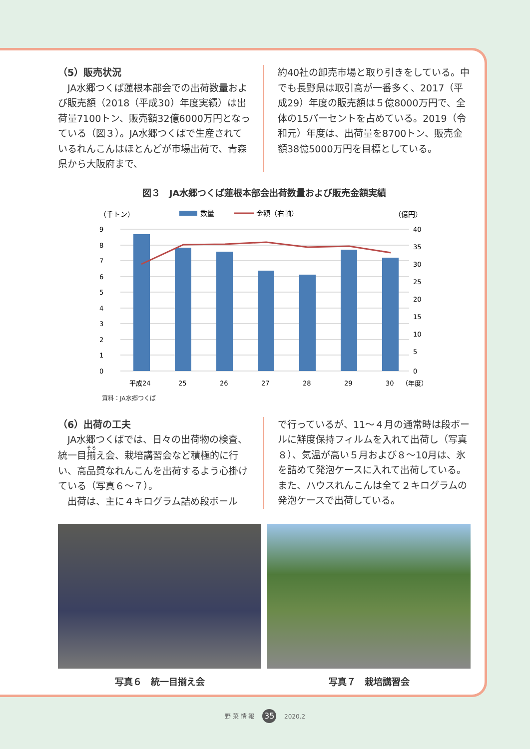（5）販売状況
　JA水郷つくば蓮根本部会での出荷数量および販売額（2018（平成30）年度実績）は出荷量7100トン、販売額32億6000万円となっている（図３）。JA水郷つくばで生産されているれんこんはほとんどが市場出荷で、青森県から大阪府まで、
約40社の卸売市場と取り引きをしている。中でも長野県は取引高が一番多く、2017（平成29）年度の販売額は５億8000万円で、全体の15パーセントを占めている。2019（令和元）年度は、出荷量を8700トン、販売金額38億5000万円を目標としている。
図３　JA水郷つくば蓮根本部会出荷数量および販売金額実績
（千トン）
数量
金額（右軸）
（億円）
9
8
7
6
5
4
3
2
1
0
40
35
30
25
20
15
10
5
0
平成24
25
26
27
28
29
30
（年度）
資料：JA水郷つくば
（6）出荷の工夫
　JA水郷つくばでは、日々の出荷物の検査、統一目揃え会、栽培講習会など積極的に行い、高品質なれんこんを出荷するよう心掛けている（写真６～７）。
　出荷は、主に４キログラム詰め段ボール
で行っているが、11～４月の通常時は段ボールに鮮度保持フィルムを入れて出荷し（写真８）、気温が高い５月および８～10月は、氷を詰めて発泡ケースに入れて出荷している。また、ハウスれんこんは全て２キログラムの発泡ケースで出荷している。
写真６　統一目揃え会 写真７　栽培講習会
野 菜 情 報 35 2020.2